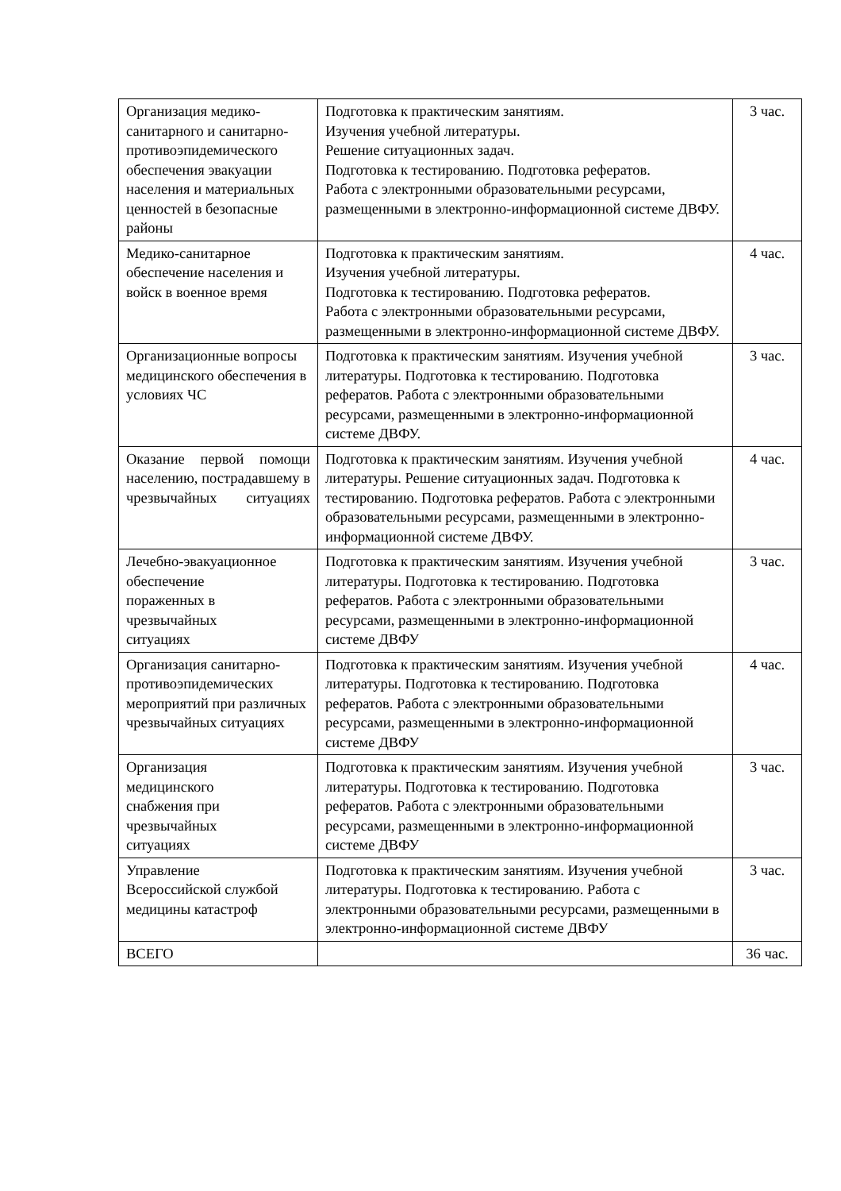| Организация медико-санитарного и санитарно-противоэпидемического обеспечения эвакуации населения и материальных ценностей в безопасные районы | Подготовка к практическим занятиям. Изучения учебной литературы. Решение ситуационных задач. Подготовка к тестированию. Подготовка рефератов. Работа с электронными образовательными ресурсами, размещенными в электронно-информационной системе ДВФУ. | 3 час. |
| Медико-санитарное обеспечение населения и войск в военное время | Подготовка к практическим занятиям. Изучения учебной литературы. Подготовка к тестированию. Подготовка рефератов. Работа с электронными образовательными ресурсами, размещенными в электронно-информационной системе ДВФУ. | 4 час. |
| Организационные вопросы медицинского обеспечения в условиях ЧС | Подготовка к практическим занятиям. Изучения учебной литературы. Подготовка к тестированию. Подготовка рефератов. Работа с электронными образовательными ресурсами, размещенными в электронно-информационной системе ДВФУ. | 3 час. |
| Оказание первой помощи населению, пострадавшему в чрезвычайных ситуациях | Подготовка к практическим занятиям. Изучения учебной литературы. Решение ситуационных задач. Подготовка к тестированию. Подготовка рефератов. Работа с электронными образовательными ресурсами, размещенными в электронно-информационной системе ДВФУ. | 4 час. |
| Лечебно-эвакуационное обеспечение пораженных в чрезвычайных ситуациях | Подготовка к практическим занятиям. Изучения учебной литературы. Подготовка к тестированию. Подготовка рефератов. Работа с электронными образовательными ресурсами, размещенными в электронно-информационной системе ДВФУ | 3 час. |
| Организация санитарно-противоэпидемических мероприятий при различных чрезвычайных ситуациях | Подготовка к практическим занятиям. Изучения учебной литературы. Подготовка к тестированию. Подготовка рефератов. Работа с электронными образовательными ресурсами, размещенными в электронно-информационной системе ДВФУ | 4 час. |
| Организация медицинского снабжения при чрезвычайных ситуациях | Подготовка к практическим занятиям. Изучения учебной литературы. Подготовка к тестированию. Подготовка рефератов. Работа с электронными образовательными ресурсами, размещенными в электронно-информационной системе ДВФУ | 3 час. |
| Управление Всероссийской службой медицины катастроф | Подготовка к практическим занятиям. Изучения учебной литературы. Подготовка к тестированию. Работа с электронными образовательными ресурсами, размещенными в электронно-информационной системе ДВФУ | 3 час. |
| ВСЕГО | | 36 час. |